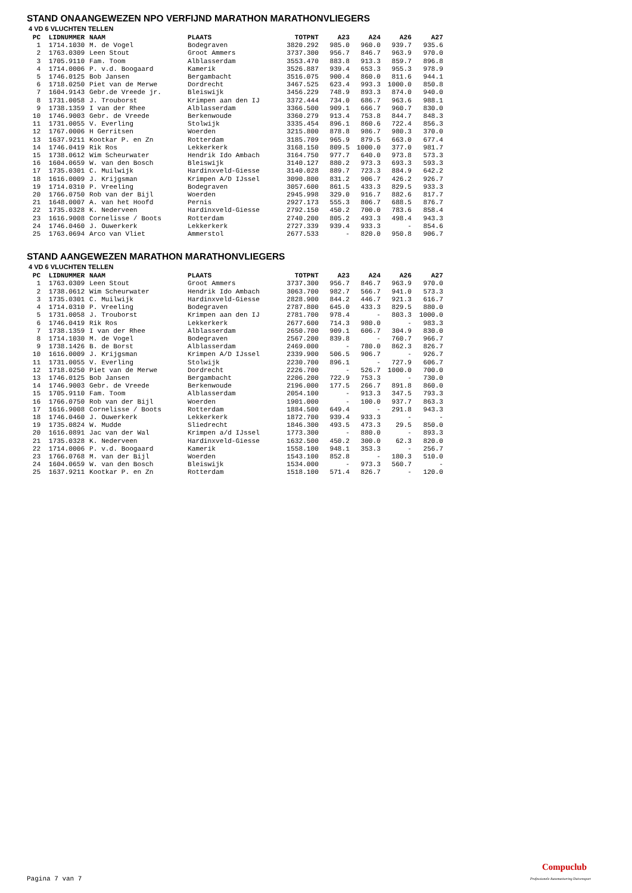STAND ONAANGEWEZEN NPO VERFIJND MARATHON MARATHONVLIEGERS
4 VD 6 VLUCHTEN TELLEN
| PC | LIDNUMMER | NAAM | PLAATS | TOTPNT | A23 | A24 | A26 | A27 |
| --- | --- | --- | --- | --- | --- | --- | --- | --- |
| 1 | 1714.1030 | M. de Vogel | Bodegraven | 3820.292 | 985.0 | 960.0 | 939.7 | 935.6 |
| 2 | 1763.0309 | Leen Stout | Groot Ammers | 3737.300 | 956.7 | 846.7 | 963.9 | 970.0 |
| 3 | 1705.9110 | Fam. Toom | Alblasserdam | 3553.470 | 883.8 | 913.3 | 859.7 | 896.8 |
| 4 | 1714.0006 | P. v.d. Boogaard | Kamerik | 3526.887 | 939.4 | 653.3 | 955.3 | 978.9 |
| 5 | 1746.0125 | Bob Jansen | Bergambacht | 3516.075 | 900.4 | 860.0 | 811.6 | 944.1 |
| 6 | 1718.0250 | Piet van de Merwe | Dordrecht | 3467.525 | 623.4 | 993.3 | 1000.0 | 850.8 |
| 7 | 1604.9143 | Gebr.de Vreede jr. | Bleiswijk | 3456.229 | 748.9 | 893.3 | 874.0 | 940.0 |
| 8 | 1731.0058 | J. Trouborst | Krimpen aan den IJ | 3372.444 | 734.0 | 686.7 | 963.6 | 988.1 |
| 9 | 1738.1359 | I van der Rhee | Alblasserdam | 3366.500 | 909.1 | 666.7 | 960.7 | 830.0 |
| 10 | 1746.9003 | Gebr. de Vreede | Berkenwoude | 3360.279 | 913.4 | 753.8 | 844.7 | 848.3 |
| 11 | 1731.0055 | V. Everling | Stolwijk | 3335.454 | 896.1 | 860.6 | 722.4 | 856.3 |
| 12 | 1767.0006 | H Gerritsen | Woerden | 3215.800 | 878.8 | 986.7 | 980.3 | 370.0 |
| 13 | 1637.9211 | Kootkar P. en Zn | Rotterdam | 3185.709 | 965.9 | 879.5 | 663.0 | 677.4 |
| 14 | 1746.0419 | Rik Ros | Lekkerkerk | 3168.150 | 809.5 | 1000.0 | 377.0 | 981.7 |
| 15 | 1738.0612 | Wim Scheurwater | Hendrik Ido Ambach | 3164.750 | 977.7 | 640.0 | 973.8 | 573.3 |
| 16 | 1604.0659 | W. van den Bosch | Bleiswijk | 3140.127 | 880.2 | 973.3 | 693.3 | 593.3 |
| 17 | 1735.0301 | C. Muilwijk | Hardinxveld-Giesse | 3140.028 | 889.7 | 723.3 | 884.9 | 642.2 |
| 18 | 1616.0009 | J. Krijgsman | Krimpen A/D IJssel | 3090.800 | 831.2 | 906.7 | 426.2 | 926.7 |
| 19 | 1714.0310 | P. Vreeling | Bodegraven | 3057.600 | 861.5 | 433.3 | 829.5 | 933.3 |
| 20 | 1766.0750 | Rob van der Bijl | Woerden | 2945.998 | 329.0 | 916.7 | 882.6 | 817.7 |
| 21 | 1648.0007 | A. van het Hoofd | Pernis | 2927.173 | 555.3 | 806.7 | 688.5 | 876.7 |
| 22 | 1735.0328 | K. Nederveen | Hardinxveld-Giesse | 2792.150 | 450.2 | 700.0 | 783.6 | 858.4 |
| 23 | 1616.9008 | Cornelisse / Boots | Rotterdam | 2740.200 | 805.2 | 493.3 | 498.4 | 943.3 |
| 24 | 1746.0460 | J. Ouwerkerk | Lekkerkerk | 2727.339 | 939.4 | 933.3 | - | 854.6 |
| 25 | 1763.0694 | Arco van Vliet | Ammerstol | 2677.533 | - | 820.0 | 950.8 | 906.7 |
STAND AANGEWEZEN MARATHON MARATHONVLIEGERS
4 VD 6 VLUCHTEN TELLEN
| PC | LIDNUMMER | NAAM | PLAATS | TOTPNT | A23 | A24 | A26 | A27 |
| --- | --- | --- | --- | --- | --- | --- | --- | --- |
| 1 | 1763.0309 | Leen Stout | Groot Ammers | 3737.300 | 956.7 | 846.7 | 963.9 | 970.0 |
| 2 | 1738.0612 | Wim Scheurwater | Hendrik Ido Ambach | 3063.700 | 982.7 | 566.7 | 941.0 | 573.3 |
| 3 | 1735.0301 | C. Muilwijk | Hardinxveld-Giesse | 2828.900 | 844.2 | 446.7 | 921.3 | 616.7 |
| 4 | 1714.0310 | P. Vreeling | Bodegraven | 2787.800 | 645.0 | 433.3 | 829.5 | 880.0 |
| 5 | 1731.0058 | J. Trouborst | Krimpen aan den IJ | 2781.700 | 978.4 | - | 803.3 | 1000.0 |
| 6 | 1746.0419 | Rik Ros | Lekkerkerk | 2677.600 | 714.3 | 980.0 | - | 983.3 |
| 7 | 1738.1359 | I van der Rhee | Alblasserdam | 2650.700 | 909.1 | 606.7 | 304.9 | 830.0 |
| 8 | 1714.1030 | M. de Vogel | Bodegraven | 2567.200 | 839.8 | - | 760.7 | 966.7 |
| 9 | 1738.1426 | B. de Borst | Alblasserdam | 2469.000 | - | 780.0 | 862.3 | 826.7 |
| 10 | 1616.0009 | J. Krijgsman | Krimpen A/D IJssel | 2339.900 | 506.5 | 906.7 | - | 926.7 |
| 11 | 1731.0055 | V. Everling | Stolwijk | 2230.700 | 896.1 | - | 727.9 | 606.7 |
| 12 | 1718.0250 | Piet van de Merwe | Dordrecht | 2226.700 | - | 526.7 | 1000.0 | 700.0 |
| 13 | 1746.0125 | Bob Jansen | Bergambacht | 2206.200 | 722.9 | 753.3 | - | 730.0 |
| 14 | 1746.9003 | Gebr. de Vreede | Berkenwoude | 2196.000 | 177.5 | 266.7 | 891.8 | 860.0 |
| 15 | 1705.9110 | Fam. Toom | Alblasserdam | 2054.100 | - | 913.3 | 347.5 | 793.3 |
| 16 | 1766.0750 | Rob van der Bijl | Woerden | 1901.000 | - | 100.0 | 937.7 | 863.3 |
| 17 | 1616.9008 | Cornelisse / Boots | Rotterdam | 1884.500 | 649.4 | - | 291.8 | 943.3 |
| 18 | 1746.0460 | J. Ouwerkerk | Lekkerkerk | 1872.700 | 939.4 | 933.3 | - | - |
| 19 | 1735.0824 | W. Mudde | Sliedrecht | 1846.300 | 493.5 | 473.3 | 29.5 | 850.0 |
| 20 | 1616.0891 | Jac van der Wal | Krimpen a/d IJssel | 1773.300 | - | 880.0 | - | 893.3 |
| 21 | 1735.0328 | K. Nederveen | Hardinxveld-Giesse | 1632.500 | 450.2 | 300.0 | 62.3 | 820.0 |
| 22 | 1714.0006 | P. v.d. Boogaard | Kamerik | 1558.100 | 948.1 | 353.3 | - | 256.7 |
| 23 | 1766.0768 | M. van der Bijl | Woerden | 1543.100 | 852.8 | - | 180.3 | 510.0 |
| 24 | 1604.0659 | W. van den Bosch | Bleiswijk | 1534.000 | - | 973.3 | 560.7 | - |
| 25 | 1637.9211 | Kootkar P. en Zn | Rotterdam | 1518.100 | 571.4 | 826.7 | - | 120.0 |
Pagina 7 van 7
Compuclub
Professionele Automatisering Duivensport